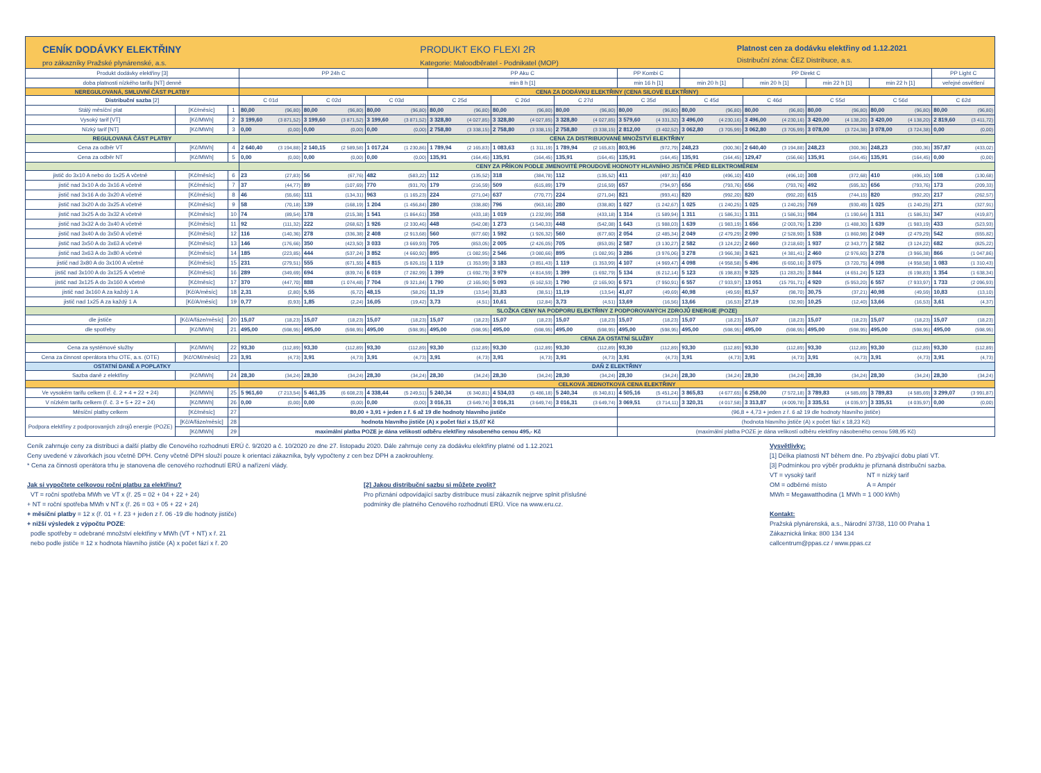CENÍK DODÁVKY ELEKTŘINY
pro zákazníky Pražské plynárenské, a.s.
PRODUKT EKO FLEXI 2R
Kategorie: Maloodběratel - Podnikatel (MOP)
Platnost cen za dodávku elektřiny od 1.12.2021
Distribuční zóna: ČEZ Distribuce, a.s.
| Produkt dodávky elektřiny [3] | | | PP 24h C | | | | | | PP Aku C | | | | | | PP Kombi C | | PP Direkt C | | | | | | | | PP Light C | |
| doba platnosti nízkého tarifu [NT] denně | | | | | | | | | min 8 h [1] | | | | | | min 16 h [1] | | min 20 h [1] | | min 20 h [1] | | min 22 h [1] | | min 22 h [1] | | veřejné osvětlení | |
| NEREGULOVANÁ, SMLUVNÍ ČÁST PLATBY | | | CENA ZA DODÁVKU ELEKTŘINY (CENA SILOVÉ ELEKTŘINY) | | | | | | | | | | | | | | | | | | | | | | | |
| Distribuční sazba [2] | | | C 01d | | C 02d | | C 03d | | C 25d | | C 26d | | C 27d | | C 35d | | C 45d | | C 46d | | C 55d | | C 56d | | C 62d | |
| Stálý měsíční plat | [Kč/měsíc] | 1 | 80,00 | (96,80) | 80,00 | (96,80) | 80,00 | (96,80) | 80,00 | (96,80) | 80,00 | (96,80) | 80,00 | (96,80) | 80,00 | (96,80) | 80,00 | (96,80) | 80,00 | (96,80) | 80,00 | (96,80) | 80,00 | (96,80) | 80,00 | (96,80) |
| Vysoký tarif [VT] | [Kč/MWh] | 2 | 3 199,60 | (3 871,52) | 3 199,60 | (3 871,52) | 3 199,60 | (3 871,52) | 3 328,80 | (4 027,85) | 3 328,80 | (4 027,85) | 3 328,80 | (4 027,85) | 3 579,60 | (4 331,32) | 3 496,00 | (4 230,16) | 3 496,00 | (4 230,16) | 3 420,00 | (4 138,20) | 3 420,00 | (4 138,20) | 2 819,60 | (3 411,72) |
| Nízký tarif [NT] | [Kč/MWh] | 3 | 0,00 | (0,00) | 0,00 | (0,00) | 0,00 | (0,00) | 2 758,80 | (3 338,15) | 2 758,80 | (3 338,15) | 2 758,80 | (3 338,15) | 2 812,00 | (3 402,52) | 3 062,80 | (3 705,99) | 3 062,80 | (3 705,99) | 3 078,00 | (3 724,38) | 3 078,00 | (3 724,38) | 0,00 | (0,00) |
| REGULOVANÁ ČÁST PLATBY | | | CENA ZA DISTRIBUOVANÉ MNOŽSTVÍ ELEKTŘINY | | | | | | | | | | | | | | | | | | | | | | | |
| Cena za odběr VT | [Kč/MWh] | 4 | 2 640,40 | (3 194,88) | 2 140,15 | (2 589,58) | 1 017,24 | (1 230,86) | 1 789,94 | (2 165,83) | 1 083,63 | (1 311,19) | 1 789,94 | (2 165,83) | 803,96 | (972,79) | 248,23 | (300,36) | 2 640,40 | (3 194,88) | 248,23 | (300,36) | 248,23 | (300,36) | 357,87 | (433,02) |
| Cena za odběr NT | [Kč/MWh] | 5 | 0,00 | (0,00) | 0,00 | (0,00) | 0,00 | (0,00) | 135,91 | (164,45) | 135,91 | (164,45) | 135,91 | (164,45) | 135,91 | (164,45) | 135,91 | (164,45) | 129,47 | (156,66) | 135,91 | (164,45) | 135,91 | (164,45) | 0,00 | (0,00) |
| | | | CENY ZA PŘÍKON PODLE JMENOVITÉ PROUDOVÉ HODNOTY HLAVNÍHO JISTIČE PŘED ELEKTROMĚREM | | | | | | | | | | | | | | | | | | | | | | | |
| jistič do 3x10 A nebo do 1x25 A včetně | [Kč/měsíc] | 6 | 23 | (27,83) | 56 | (67,76) | 482 | (583,22) | 112 | (135,52) | 318 | (384,78) | 112 | (135,52) | 411 | (497,31) | 410 | (496,10) | 410 | (496,10) | 308 | (372,68) | 410 | (496,10) | 108 | (130,68) |
| jistič nad 3x10 A do 3x16 A včetně | [Kč/měsíc] | 7 | 37 | (44,77) | 89 | (107,69) | 770 | (931,70) | 179 | (216,59) | 509 | (615,89) | 179 | (216,59) | 657 | (794,97) | 656 | (793,76) | 656 | (793,76) | 492 | (595,32) | 656 | (793,76) | 173 | (209,33) |
| jistič nad 3x16 A do 3x20 A včetně | [Kč/měsíc] | 8 | 46 | (55,66) | 111 | (134,31) | 963 | (1 165,23) | 224 | (271,04) | 637 | (770,77) | 224 | (271,04) | 821 | (993,41) | 820 | (992,20) | 820 | (992,20) | 615 | (744,15) | 820 | (992,20) | 217 | (262,57) |
| jistič nad 3x20 A do 3x25 A včetně | [Kč/měsíc] | 9 | 58 | (70,18) | 139 | (168,19) | 1 204 | (1 456,84) | 280 | (338,80) | 796 | (963,16) | 280 | (338,80) | 1 027 | (1 242,67) | 1 025 | (1 240,25) | 1 025 | (1 240,25) | 769 | (930,49) | 1 025 | (1 240,25) | 271 | (327,91) |
| jistič nad 3x25 A do 3x32 A včetně | [Kč/měsíc] | 10 | 74 | (89,54) | 178 | (215,38) | 1 541 | (1 864,61) | 358 | (433,18) | 1 019 | (1 232,99) | 358 | (433,18) | 1 314 | (1 589,94) | 1 311 | (1 586,31) | 1 311 | (1 586,31) | 984 | (1 190,64) | 1 311 | (1 586,31) | 347 | (419,87) |
| jistič nad 3x32 A do 3x40 A včetně | [Kč/měsíc] | 11 | 92 | (111,32) | 222 | (268,62) | 1 926 | (2 330,46) | 448 | (542,08) | 1 273 | (1 540,33) | 448 | (542,08) | 1 643 | (1 988,03) | 1 639 | (1 983,19) | 1 656 | (2 003,76) | 1 230 | (1 488,30) | 1 639 | (1 983,19) | 433 | (523,93) |
| jistič nad 3x40 A do 3x50 A včetně | [Kč/měsíc] | 12 | 116 | (140,36) | 278 | (336,38) | 2 408 | (2 913,68) | 560 | (677,60) | 1 592 | (1 926,32) | 560 | (677,60) | 2 054 | (2 485,34) | 2 049 | (2 479,29) | 2 090 | (2 528,90) | 1 538 | (1 860,98) | 2 049 | (2 479,29) | 542 | (655,82) |
| jistič nad 3x50 A do 3x63 A včetně | [Kč/měsíc] | 13 | 146 | (176,66) | 350 | (423,50) | 3 033 | (3 669,93) | 705 | (853,05) | 2 005 | (2 426,05) | 705 | (853,05) | 2 587 | (3 130,27) | 2 582 | (3 124,22) | 2 660 | (3 218,60) | 1 937 | (2 343,77) | 2 582 | (3 124,22) | 682 | (825,22) |
| jistič nad 3x63 A do 3x80 A včetně | [Kč/měsíc] | 14 | 185 | (223,85) | 444 | (537,24) | 3 852 | (4 660,92) | 895 | (1 082,95) | 2 546 | (3 080,66) | 895 | (1 082,95) | 3 286 | (3 976,06) | 3 278 | (3 966,38) | 3 621 | (4 381,41) | 2 460 | (2 976,60) | 3 278 | (3 966,38) | 866 | (1 047,86) |
| jistič nad 3x80 A do 3x100 A včetně | [Kč/měsíc] | 15 | 231 | (279,51) | 555 | (671,55) | 4 815 | (5 826,15) | 1 119 | (1 353,99) | 3 183 | (3 851,43) | 1 119 | (1 353,99) | 4 107 | (4 969,47) | 4 098 | (4 958,58) | 5 496 | (6 650,16) | 3 075 | (3 720,75) | 4 098 | (4 958,58) | 1 083 | (1 310,43) |
| jistič nad 3x100 A do 3x125 A včetně | [Kč/měsíc] | 16 | 289 | (349,69) | 694 | (839,74) | 6 019 | (7 282,99) | 1 399 | (1 692,79) | 3 979 | (4 814,59) | 1 399 | (1 692,79) | 5 134 | (6 212,14) | 5 123 | (6 198,83) | 9 325 | (11 283,25) | 3 844 | (4 651,24) | 5 123 | (6 198,83) | 1 354 | (1 638,34) |
| jistič nad 3x125 A do 3x160 A včetně | [Kč/měsíc] | 17 | 370 | (447,70) | 888 | (1 074,48) | 7 704 | (9 321,84) | 1 790 | (2 165,90) | 5 093 | (6 162,53) | 1 790 | (2 165,90) | 6 571 | (7 950,91) | 6 557 | (7 933,97) | 13 051 | (15 791,71) | 4 920 | (5 953,20) | 6 557 | (7 933,97) | 1 733 | (2 096,93) |
| jistič nad 3x160 A za každý 1 A | [Kč/A/měsíc] | 18 | 2,31 | (2,80) | 5,55 | (6,72) | 48,15 | (58,26) | 11,19 | (13,54) | 31,83 | (38,51) | 11,19 | (13,54) | 41,07 | (49,69) | 40,98 | (49,59) | 81,57 | (98,70) | 30,75 | (37,21) | 40,98 | (49,59) | 10,83 | (13,10) |
| jistič nad 1x25 A za každý 1 A | [Kč/A/měsíc] | 19 | 0,77 | (0,93) | 1,85 | (2,24) | 16,05 | (19,42) | 3,73 | (4,51) | 10,61 | (12,84) | 3,73 | (4,51) | 13,69 | (16,56) | 13,66 | (16,53) | 27,19 | (32,90) | 10,25 | (12,40) | 13,66 | (16,53) | 3,61 | (4,37) |
| | | | SLOŽKA CENY NA PODPORU ELEKTŘINY Z PODPOROVANÝCH ZDROJŮ ENERGIE (POZE) | | | | | | | | | | | | | | | | | | | | | | | |
| dle jističe | [Kč/A/fáze/měsíc] | 20 | 15,07 | (18,23) | 15,07 | (18,23) | 15,07 | (18,23) | 15,07 | (18,23) | 15,07 | (18,23) | 15,07 | (18,23) | 15,07 | (18,23) | 15,07 | (18,23) | 15,07 | (18,23) | 15,07 | (18,23) | 15,07 | (18,23) | 15,07 | (18,23) |
| dle spotřeby | [Kč/MWh] | 21 | 495,00 | (598,95) | 495,00 | (598,95) | 495,00 | (598,95) | 495,00 | (598,95) | 495,00 | (598,95) | 495,00 | (598,95) | 495,00 | (598,95) | 495,00 | (598,95) | 495,00 | (598,95) | 495,00 | (598,95) | 495,00 | (598,95) | 495,00 | (598,95) |
| | | | CENA ZA OSTATNÍ SLUŽBY | | | | | | | | | | | | | | | | | | | | | | | |
| Cena za systémové služby | [Kč/MWh] | 22 | 93,30 | (112,89) | 93,30 | (112,89) | 93,30 | (112,89) | 93,30 | (112,89) | 93,30 | (112,89) | 93,30 | (112,89) | 93,30 | (112,89) | 93,30 | (112,89) | 93,30 | (112,89) | 93,30 | (112,89) | 93,30 | (112,89) | 93,30 | (112,89) |
| Cena za činnost operátora trhu OTE, a.s. (OTE) | [Kč/OM/měsíc] | 23 | 3,91 | (4,73) | 3,91 | (4,73) | 3,91 | (4,73) | 3,91 | (4,73) | 3,91 | (4,73) | 3,91 | (4,73) | 3,91 | (4,73) | 3,91 | (4,73) | 3,91 | (4,73) | 3,91 | (4,73) | 3,91 | (4,73) | 3,91 | (4,73) |
| OSTATNÍ DANĚ A POPLATKY | | | DAŇ Z ELEKTŘINY | | | | | | | | | | | | | | | | | | | | | | | |
| Sazba daně z elektřiny | [Kč/MWh] | 24 | 28,30 | (34,24) | 28,30 | (34,24) | 28,30 | (34,24) | 28,30 | (34,24) | 28,30 | (34,24) | 28,30 | (34,24) | 28,30 | (34,24) | 28,30 | (34,24) | 28,30 | (34,24) | 28,30 | (34,24) | 28,30 | (34,24) | 28,30 | (34,24) |
| | | | CELKOVÁ JEDNOTKOVÁ CENA ELEKTŘINY | | | | | | | | | | | | | | | | | | | | | | | |
| Ve vysokém tarifu celkem (ř. č. 2 + 4 + 22 + 24) | [Kč/MWh] | 25 | 5 961,60 | (7 213,54) | 5 461,35 | (6 608,23) | 4 338,44 | (5 249,51) | 5 240,34 | (6 340,81) | 4 534,03 | (5 486,18) | 5 240,34 | (6 340,81) | 4 505,16 | (5 451,24) | 3 865,83 | (4 677,65) | 6 258,00 | (7 572,18) | 3 789,83 | (4 585,69) | 3 789,83 | (4 585,69) | 3 299,07 | (3 991,87) |
| V nízkém tarifu celkem (ř. č. 3 + 5 + 22 + 24) | [Kč/MWh] | 26 | 0,00 | (0,00) | 0,00 | (0,00) | 0,00 | (0,00) | 3 016,31 | (3 649,74) | 3 016,31 | (3 649,74) | 3 016,31 | (3 649,74) | 3 069,51 | (3 714,11) | 3 320,31 | (4 017,58) | 3 313,87 | (4 009,78) | 3 335,51 | (4 035,97) | 3 335,51 | (4 035,97) | 0,00 | (0,00) |
| Měsíční platby celkem | [Kč/měsíc] | 27 | 80,00 + 3,91 + jeden z ř. 6 až 19 dle hodnoty hlavního jističe | | | | | | | | | | | | (96,8 + 4,73 + jeden z ř. 6 až 19 dle hodnoty hlavního jističe) | | | | | | | | | | | |
| Podpora elektřiny z podporovaných zdrojů energie (POZE) | [Kč/A/fáze/měsíc] | 28 | hodnota hlavního jističe (A) x počet fází x 15,07 Kč | | | | | | | | | | | | (hodnota hlavního jističe (A) x počet fází x 18,23 Kč) | | | | | | | | | | | |
| | [Kč/MWh] | 29 | maximální platba POZE je dána velikostí odběru elektřiny násobeného cenou 495,- Kč | | | | | | | | | | | | (maximální platba POZE je dána velikostí odběru elektřiny násobeného cenou 598,95 Kč) | | | | | | | | | | | |
Ceník zahrnuje ceny za distribuci a další platby dle Cenového rozhodnutí ERÚ č. 9/2020 a č. 10/2020 ze dne 27. listopadu 2020. Dále zahrnuje ceny za dodávku elektřiny platné od 1.12.2021
Ceny uvedené v závorkách jsou včetně DPH. Ceny včetně DPH slouží pouze k orientaci zákazníka, byly vypočteny z cen bez DPH a zaokrouhleny.
* Cena za činnosti operátora trhu je stanovena dle cenového rozhodnutí ERÚ a nařízení vlády.
Jak si vypočtete celkovou roční platbu za elektřinu?
VT = roční spotřeba MWh ve VT x (ř. 25 = 02 + 04 + 22 + 24)
+ NT = roční spotřeba MWh v NT x (ř. 26 = 03 + 05 + 22 + 24)
+ měsíční platby = 12 x (ř. 01 + ř. 23 + jeden z ř. 06 -19 dle hodnoty jističe)
+ nižší výsledek z výpočtu POZE:
podle spotřeby = odebrané množství elektřiny v MWh (VT + NT) x ř. 21
nebo podle jističe = 12 x hodnota hlavního jističe (A) x počet fází x ř. 20
[2] Jakou distribuční sazbu si můžete zvolit?
Pro přiznání odpovídající sazby distribuce musí zákazník nejprve splnit příslušné
podmínky dle platného Cenového rozhodnutí ERÚ. Více na www.eru.cz.
Vysvětlivky:
[1] Délka platnosti NT během dne. Po zbývající dobu platí VT.
[3] Podmínkou pro výběr produktu je přiznaná distribuční sazba.
VT = vysoký tarif
OM = odběrné místo
NT = nízký tarif
A = Ampér
MWh = Megawatthodina (1 MWh = 1 000 kWh)
Kontakt:
Pražská plynárenská, a.s., Národní 37/38, 110 00 Praha 1
Zákaznická linka: 800 134 134
callcentrum@ppas.cz / www.ppas.cz